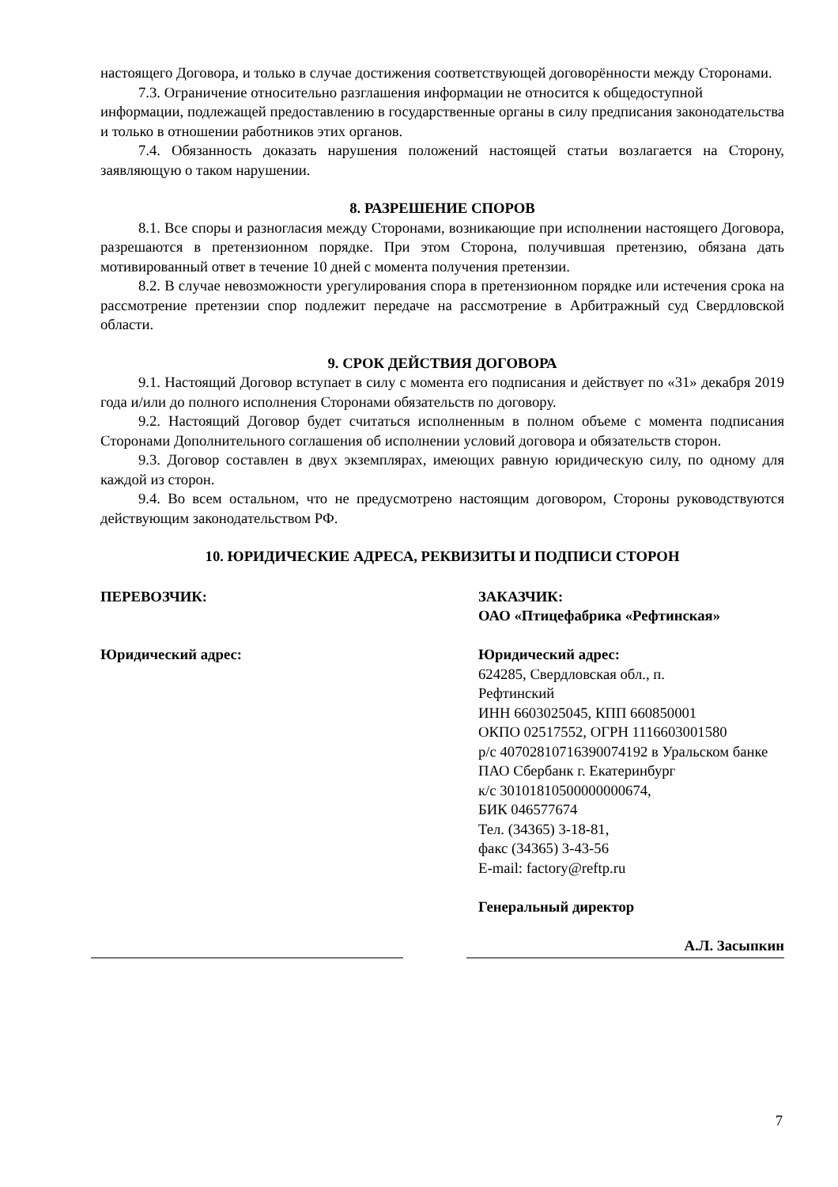настоящего Договора, и только в случае достижения соответствующей договорённости между Сторонами.
7.3. Ограничение относительно разглашения информации не относится к общедоступной
информации, подлежащей предоставлению в государственные органы в силу предписания законодательства и только в отношении работников этих органов.
7.4. Обязанность доказать нарушения положений настоящей статьи возлагается на Сторону, заявляющую о таком нарушении.
8. РАЗРЕШЕНИЕ СПОРОВ
8.1. Все споры и разногласия между Сторонами, возникающие при исполнении настоящего Договора, разрешаются в претензионном порядке. При этом Сторона, получившая претензию, обязана дать мотивированный ответ в течение 10 дней с момента получения претензии.
8.2. В случае невозможности урегулирования спора в претензионном порядке или истечения срока на рассмотрение претензии спор подлежит передаче на рассмотрение в Арбитражный суд Свердловской области.
9. СРОК ДЕЙСТВИЯ ДОГОВОРА
9.1. Настоящий Договор вступает в силу с момента его подписания и действует по «31» декабря 2019 года и/или до полного исполнения Сторонами обязательств по договору.
9.2. Настоящий Договор будет считаться исполненным в полном объеме с момента подписания Сторонами Дополнительного соглашения об исполнении условий договора и обязательств сторон.
9.3. Договор составлен в двух экземплярах, имеющих равную юридическую силу, по одному для каждой из сторон.
9.4. Во всем остальном, что не предусмотрено настоящим договором, Стороны руководствуются действующим законодательством РФ.
10. ЮРИДИЧЕСКИЕ АДРЕСА, РЕКВИЗИТЫ И ПОДПИСИ СТОРОН
ПЕРЕВОЗЧИК:
Юридический адрес:
ЗАКАЗЧИК:
ОАО «Птицефабрика «Рефтинская»
Юридический адрес:
624285, Свердловская обл., п.
Рефтинский
ИНН 6603025045, КПП 660850001
ОКПО 02517552, ОГРН 1116603001580
р/с 40702810716390074192 в Уральском банке ПАО Сбербанк г. Екатеринбург
к/с 30101810500000000674,
БИК 046577674
Тел. (34365) 3-18-81,
факс (34365) 3-43-56
E-mail: factory@reftp.ru
Генеральный директор
А.Л. Засыпкин
7